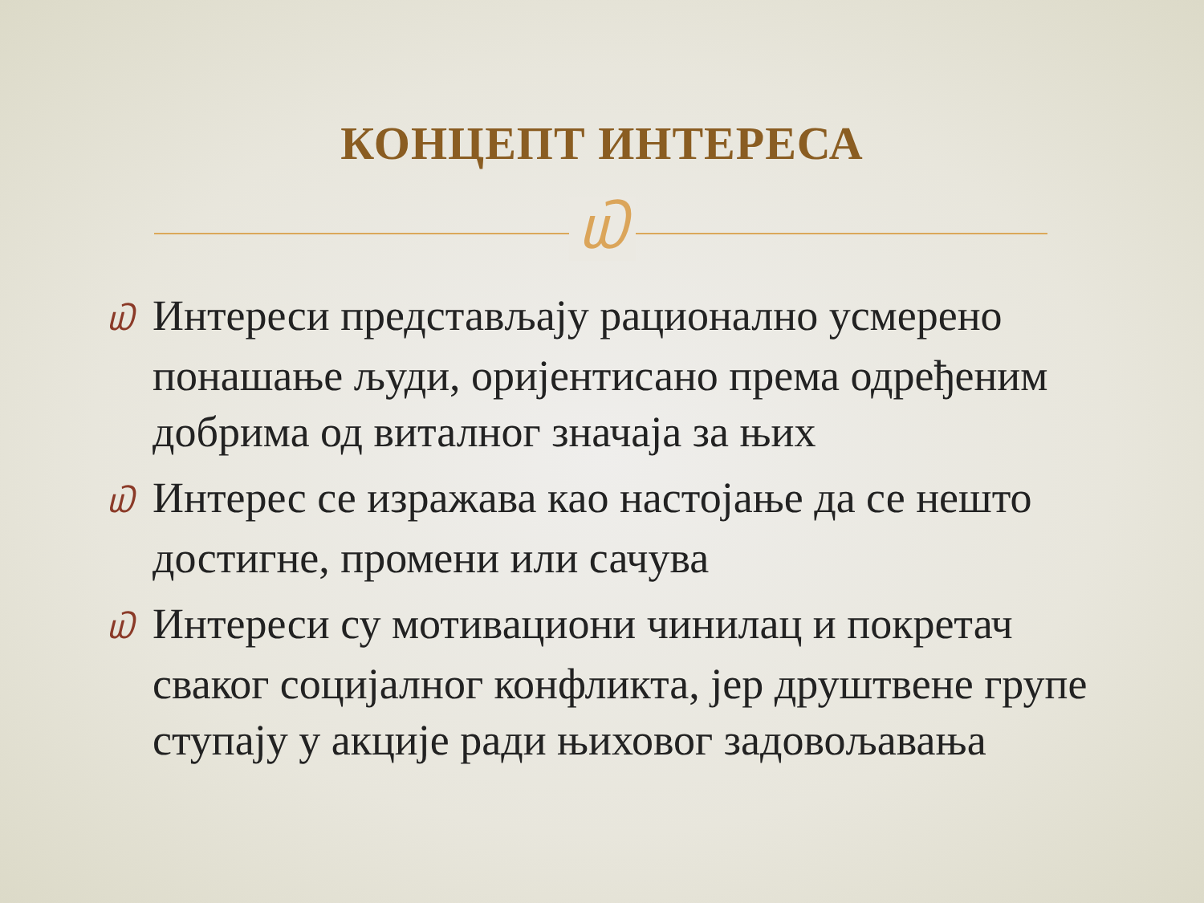КОНЦЕПТ ИНТЕРЕСА
௰
௰ Интереси представљају рационално усмерено понашање људи, оријентисано према одређеним добрима од виталног значаја за њих
௰ Интерес се изражава као настојање да се нешто достигне, промени или сачува
௰ Интереси су мотивациони чинилац и покретач сваког социјалног конфликта, јер друштвене групе ступају у акције ради њиховог задовољавања